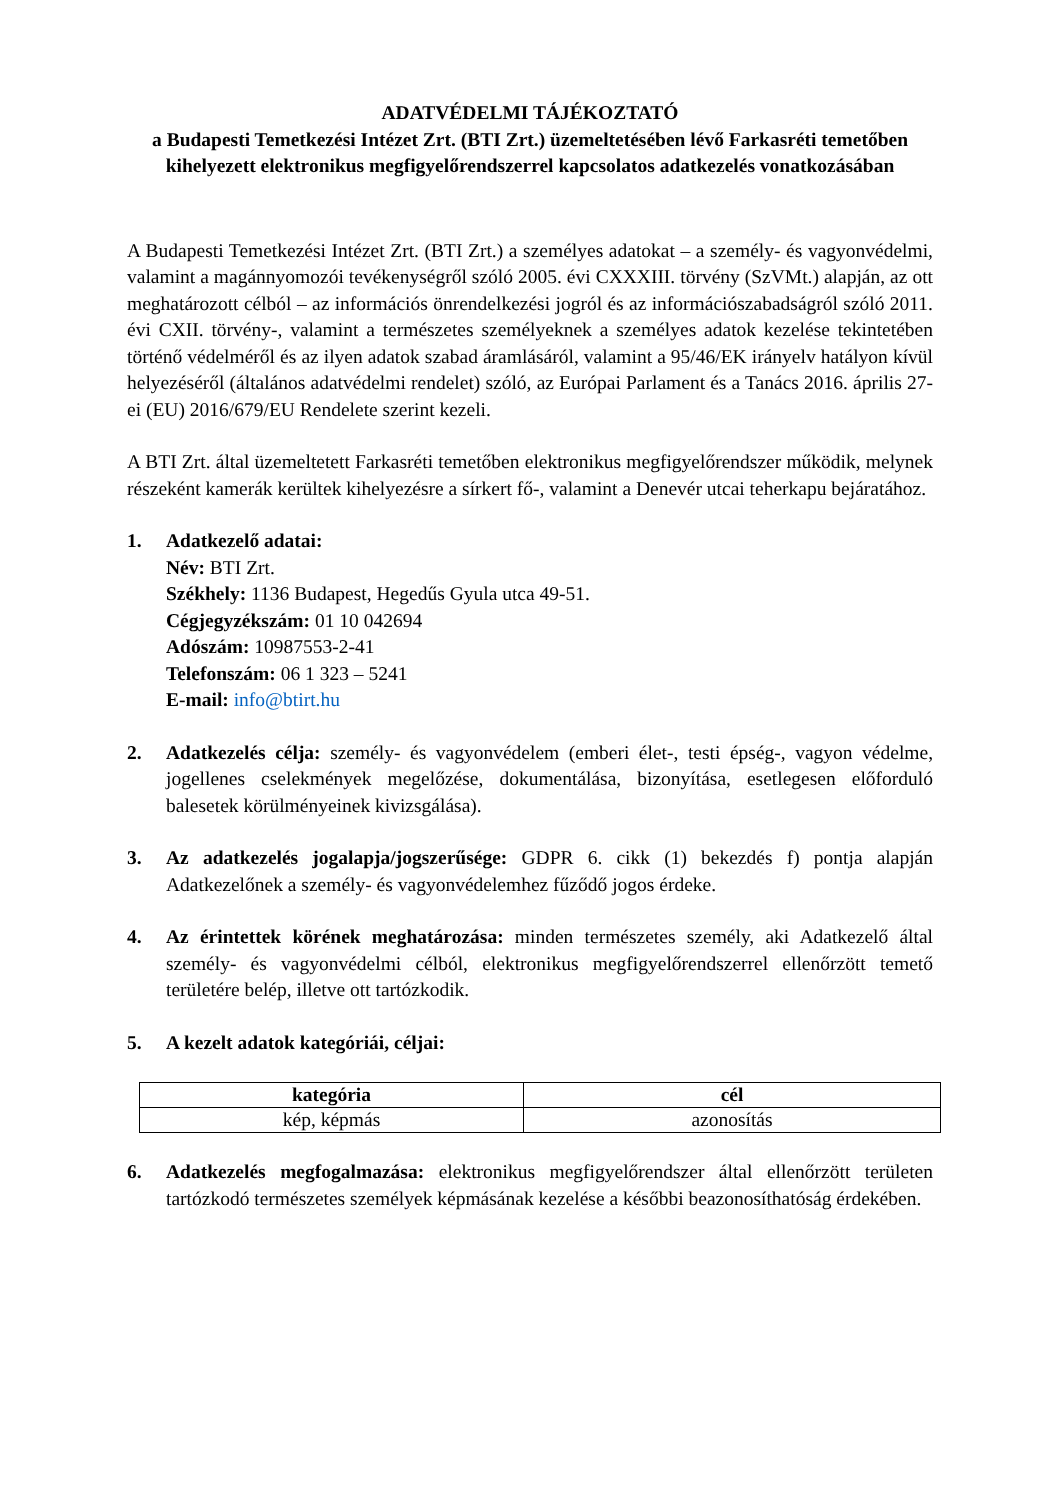ADATVÉDELMI TÁJÉKOZTATÓ
a Budapesti Temetkezési Intézet Zrt. (BTI Zrt.) üzemeltetésében lévő Farkasréti temetőben kihelyezett elektronikus megfigyelőrendszerrel kapcsolatos adatkezelés vonatkozásában
A Budapesti Temetkezési Intézet Zrt. (BTI Zrt.) a személyes adatokat – a személy- és vagyonvédelmi, valamint a magánnyomozói tevékenységről szóló 2005. évi CXXXIII. törvény (SzVMt.) alapján, az ott meghatározott célból – az információs önrendelkezési jogról és az információszabadságról szóló 2011. évi CXII. törvény-, valamint a természetes személyeknek a személyes adatok kezelése tekintetében történő védelméről és az ilyen adatok szabad áramlásáról, valamint a 95/46/EK irányelv hatályon kívül helyezéséről (általános adatvédelmi rendelet) szóló, az Európai Parlament és a Tanács 2016. április 27-ei (EU) 2016/679/EU Rendelete szerint kezeli.
A BTI Zrt. által üzemeltetett Farkasréti temetőben elektronikus megfigyelőrendszer működik, melynek részeként kamerák kerültek kihelyezésre a sírkert fő-, valamint a Denevér utcai teherkapu bejáratához.
1. Adatkezelő adatai:
Név: BTI Zrt.
Székhely: 1136 Budapest, Hegedűs Gyula utca 49-51.
Cégjegyzékszám: 01 10 042694
Adószám: 10987553-2-41
Telefonszám: 06 1 323 – 5241
E-mail: info@btirt.hu
2. Adatkezelés célja: személy- és vagyonvédelem (emberi élet-, testi épség-, vagyon védelme, jogellenes cselekmények megelőzése, dokumentálása, bizonyítása, esetlegesen előforduló balesetek körülményeinek kivizsgálása).
3. Az adatkezelés jogalapja/jogszerűsége: GDPR 6. cikk (1) bekezdés f) pontja alapján Adatkezelőnek a személy- és vagyonvédelemhez fűződő jogos érdeke.
4. Az érintettek körének meghatározása: minden természetes személy, aki Adatkezelő által személy- és vagyonvédelmi célból, elektronikus megfigyelőrendszerrel ellenőrzött temető területére belép, illetve ott tartózkodik.
5. A kezelt adatok kategóriái, céljai:
| kategória | cél |
| --- | --- |
| kép, képmás | azonosítás |
6. Adatkezelés megfogalmazása: elektronikus megfigyelőrendszer által ellenőrzött területen tartózkodó természetes személyek képmásának kezelése a későbbi beazonosíthatóság érdekében.